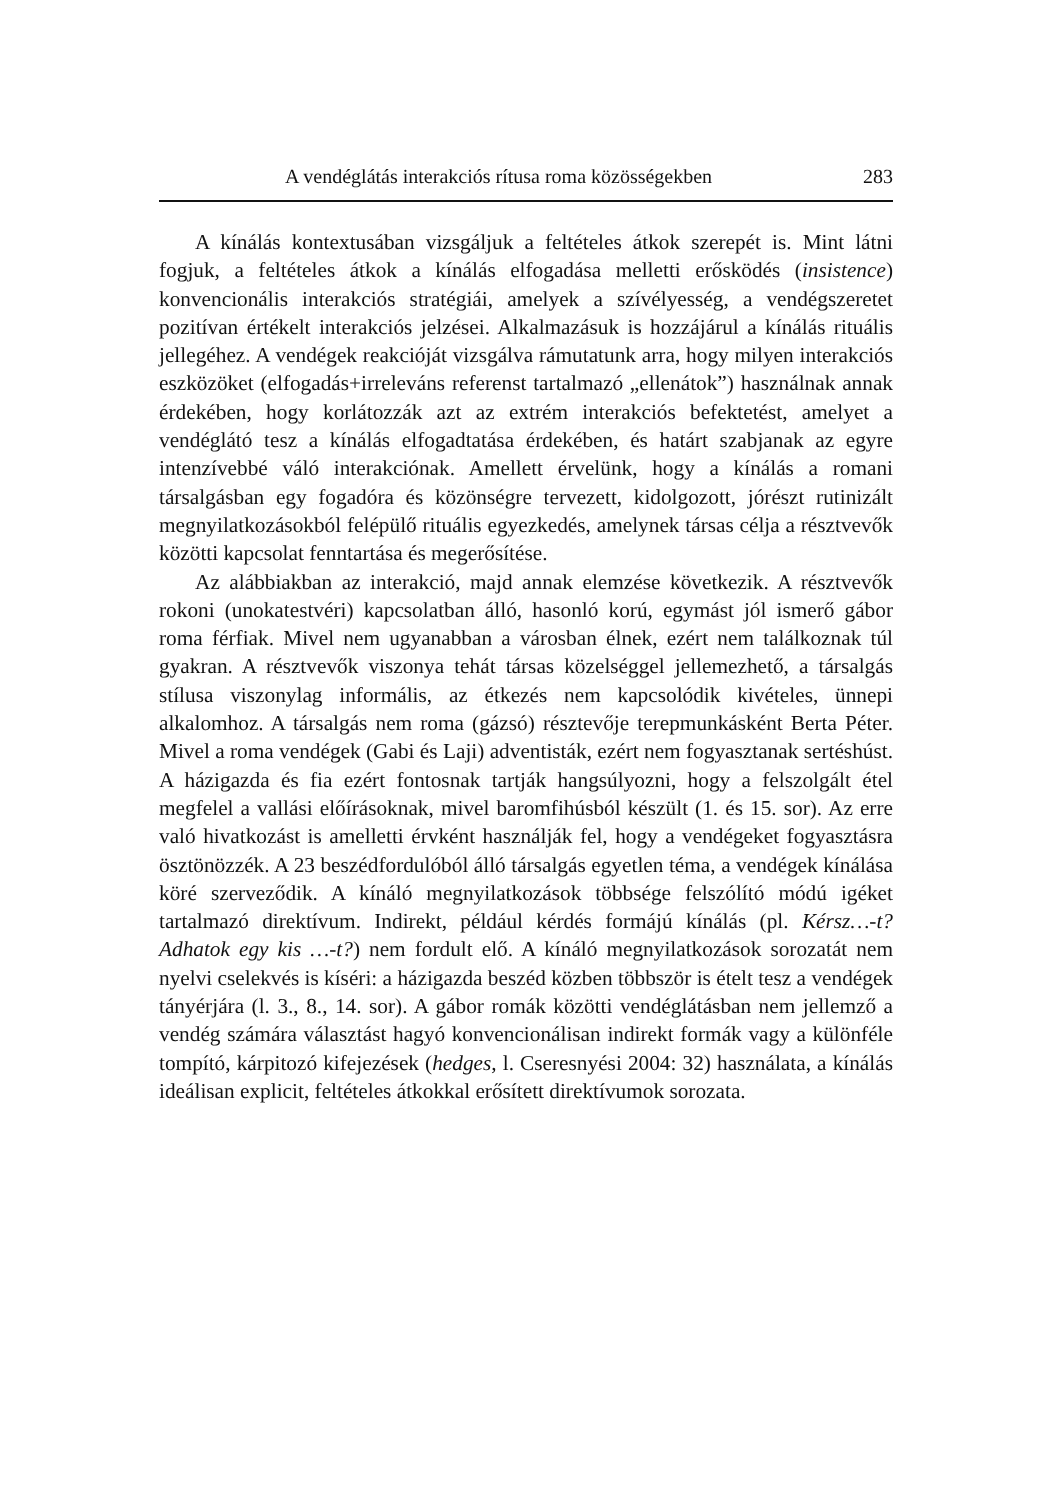A vendéglátás interakciós rítusa roma közösségekben 283
A kínálás kontextusában vizsgáljuk a feltételes átkok szerepét is. Mint látni fogjuk, a feltételes átkok a kínálás elfogadása melletti erősködés (insistence) konvencionális interakciós stratégiái, amelyek a szívélyes­ség, a vendégszeretet pozitívan értékelt interakciós jelzései. Alkalmazá­suk is hozzájárul a kínálás rituális jellegéhez. A vendégek reakcióját vizsgálva rámutatunk arra, hogy milyen interakciós eszközöket (elfoga­dás+irreleváns referenst tartalmazó „ellenátok”) használnak annak érde­kében, hogy korlátozzák azt az extrém interakciós befektetést, amelyet a vendéglátó tesz a kínálás elfogadtatása érdekében, és határt szabjanak az egyre intenzívebbé váló interakciónak. Amellett érvelünk, hogy a kínálás a romani társalgásban egy fogadóra és közönségre tervezett, kidolgozott, jórészt rutinizált megnyilatkozásokból felépülő rituális egyezkedés, amelynek társas célja a résztvevők közötti kapcsolat fenntartása és meg­erősítése.
Az alábbiakban az interakció, majd annak elemzése következik. A résztvevők rokoni (unokatestvéri) kapcsolatban álló, hasonló korú, egy­mást jól ismerő gábor roma férfiak. Mivel nem ugyanabban a városban élnek, ezért nem találkoznak túl gyakran. A résztvevők viszonya tehát társas közelséggel jellemezhető, a társalgás stílusa viszonylag informális, az étkezés nem kapcsolódik kivételes, ünnepi alkalomhoz. A társalgás nem roma (gázsó) résztevője terepmunkásként Berta Péter. Mivel a roma vendégek (Gabi és Laji) adventisták, ezért nem fogyasztanak sertéshúst. A házigazda és fia ezért fontosnak tartják hangsúlyozni, hogy a felszol­gált étel megfelel a vallási előírásoknak, mivel baromfihúsból készült (1. és 15. sor). Az erre való hivatkozást is amelletti érvként használják fel, hogy a vendégeket fogyasztásra ösztönözzék. A 23 beszédfordulóból álló társalgás egyetlen téma, a vendégek kínálása köré szerveződik. A kínáló megnyilatkozások többsége felszólító módú igéket tartalmazó direktí­vum. Indirekt, például kérdés formájú kínálás (pl. Kérsz…-t? Adhatok egy kis …-t?) nem fordult elő. A kínáló megnyilatkozások sorozatát nem nyelvi cselekvés is kíséri: a házigazda beszéd közben többször is ételt tesz a vendégek tányérjára (l. 3., 8., 14. sor). A gábor romák közötti ven­déglátásban nem jellemző a vendég számára választást hagyó konvenci­onálisan indirekt formák vagy a különféle tompító, kárpitozó kifejezések (hedges, l. Cseresnyési 2004: 32) használata, a kínálás ideálisan explicit, feltételes átkokkal erősített direktívumok sorozata.